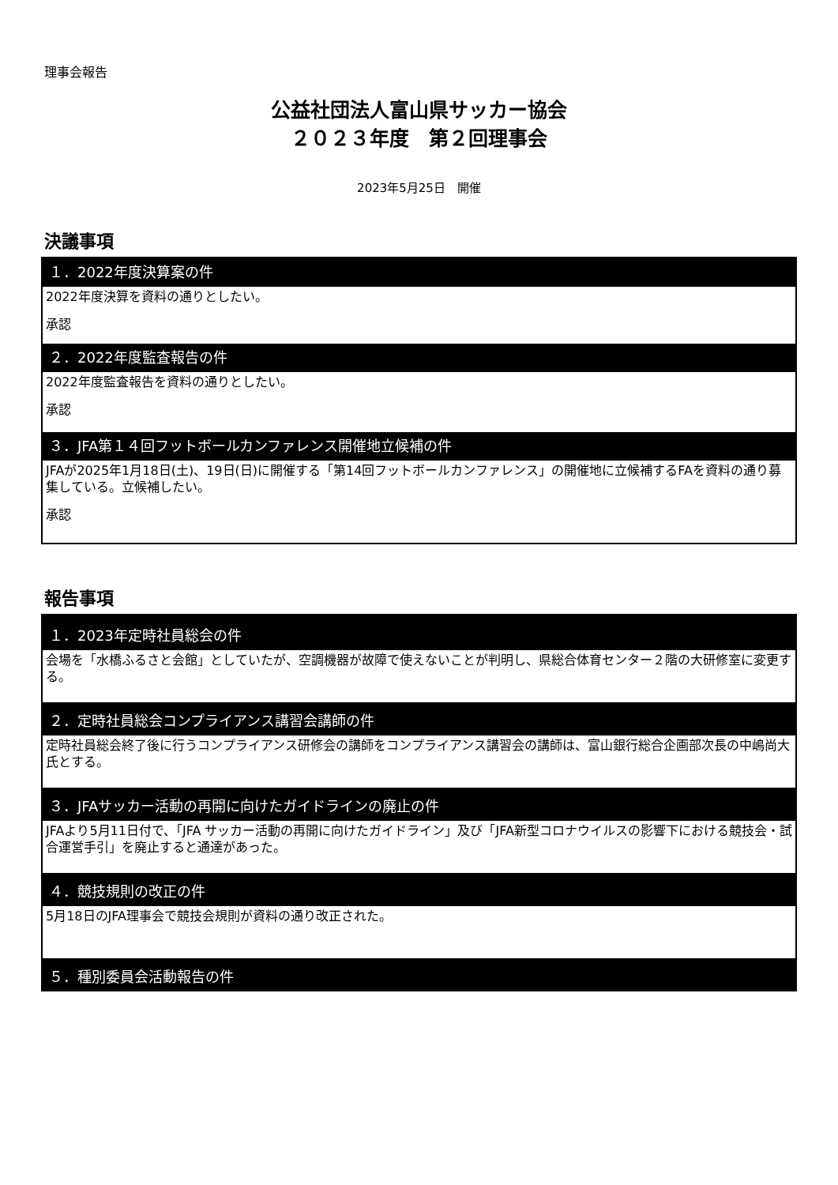理事会報告
公益社団法人富山県サッカー協会
２０２３年度　第２回理事会
2023年5月25日　開催
決議事項
１．2022年度決算案の件
2022年度決算を資料の通りとしたい。
承認
２．2022年度監査報告の件
2022年度監査報告を資料の通りとしたい。
承認
３．JFA第１４回フットボールカンファレンス開催地立候補の件
JFAが2025年1月18日(土)、19日(日)に開催する「第14回フットボールカンファレンス」の開催地に立候補するFAを資料の通り募集している。立候補したい。
承認
報告事項
１．2023年定時社員総会の件
会場を「水橋ふるさと会館」としていたが、空調機器が故障で使えないことが判明し、県総合体育センター２階の大研修室に変更する。
２．定時社員総会コンプライアンス講習会講師の件
定時社員総会終了後に行うコンプライアンス研修会の講師をコンプライアンス講習会の講師は、富山銀行総合企画部次長の中嶋尚大氏とする。
３．JFAサッカー活動の再開に向けたガイドラインの廃止の件
JFAより5月11日付で、「JFA サッカー活動の再開に向けたガイドライン」及び「JFA新型コロナウイルスの影響下における競技会・試合運営手引」を廃止すると通達があった。
４．競技規則の改正の件
5月18日のJFA理事会で競技会規則が資料の通り改正された。
５．種別委員会活動報告の件